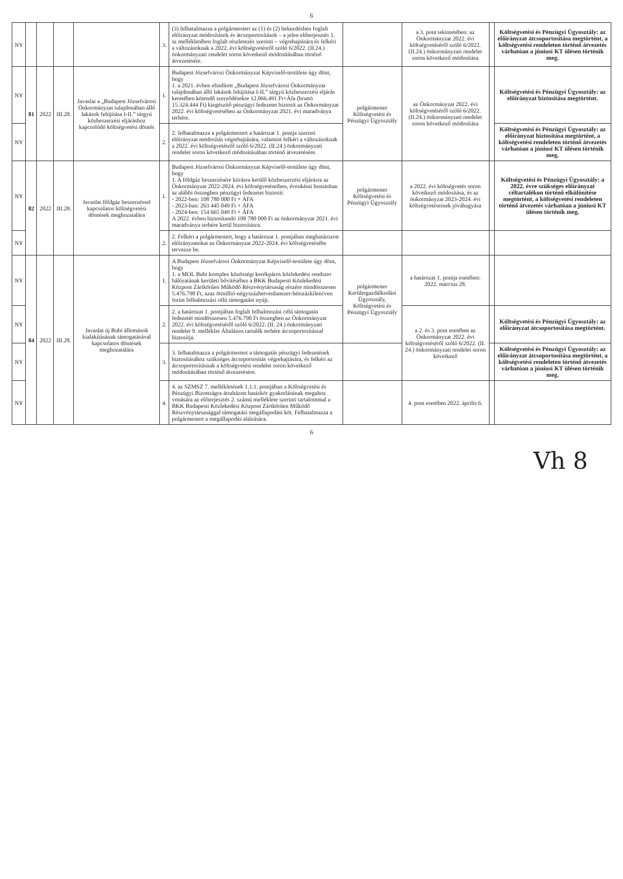6
| NY | | | | | 3. | (3) felhatalmazza a polgármestert az (1) és (2) bekezdésben foglalt előirányzat módosítások és átcsoportosítások – a jelen előterjesztés 1. sz mellékletében foglalt részletezés szerinti – végrehajtására és felkéri a változásoknak a 2022. évi költségvetésről szóló 6/2022. (II.24.) önkormányzati rendelet soron következő módosításában történő átvezetésére. | | a 3. pont tekintetében: az Önkormányzat 2022. évi költségvetéséről szóló 6/2022. (II.24.) önkormányzati rendelet soron következő módosítása | | Költségvetési és Pénzügyi Ügyosztály: az előirányzat átcsoportosítása megtörtént, a költségvetési rendeleten történő átvezetés várhatóan a júniusi KT ülésen történik meg. |
| NY | 81 | 2022 | III.28. | Javaslat a „Budapest Józsefvárosi Önkormányzat tulajdonában álló lakások felújítása I-II.” tárgyú közbeszerzési eljáráshoz kapcsolódó költségvetési döntés | 1. | Budapest Józsefvárosi Önkormányzat Képviselő-testülete úgy dönt, hogy 1. a 2021. évben elindított „Budapest Józsefvárosi Önkormányzat tulajdonában álló lakások felújítása I-II.” tárgyú közbeszerzési eljárás keretében kötendő szerződésekre 12.066.491 Ft+Áfa (bruttó 15.324.444 Ft) kiegészítő pénzügyi fedezetet biztosít az Önkormányzat 2022. évi költségvetésében az Önkormányzat 2021. évi maradványa terhére. | polgármester Költségvetési és Pénzügyi Ügyosztály | az Önkormányzat 2022. évi költségvetéséről szóló 6/2022. (II.24.) önkormányzati rendelet soron következő módosítása | | Költségvetési és Pénzügyi Ügyosztály: az előirányzat biztosítása megtörtént. |
| NY | | | | | 2. | 2. felhatalmazza a polgármestert a határozat 1. pontja szerinti előirányzat módosítás végrehajtására, valamint felkéri a változásoknak a 2022. évi költségvetésről szóló 6/2022. (II.24.) önkormányzati rendelet soron következő módosításában történő átvezetésére. | | | | Költségvetési és Pénzügyi Ügyosztály: az előirányzat biztosítása megtörtént, a költségvetési rendeleten történő átvezetés várhatóan a júniusi KT ülésen történik meg. |
| NY | 82 | 2022 | III.28. | Javaslat földgáz beszerzéssel kapcsolatos költségvetési döntések meghozatalára | 1. | Budapest Józsefvárosi Önkormányzat Képviselő-testülete úgy dönt, hogy 1. A földgáz beszerzésére kiírásra kerülő közbeszerzési eljárásra az Önkormányzat 2022-2024. évi költségvetéseiben, évenkénti bontásban az alábbi összegben pénzügyi fedezetet biztosít: - 2022-ben: 108 780 000 Ft + ÁFA - 2023-ban: 263 445 049 Ft + ÁFA - 2024-ben: 154 665 049 Ft + ÁFA A 2022. évben biztosítandó 108 780 000 Ft az önkormányzat 2021. évi maradványa terhére kerül biztosításra. | polgármester Költségvetési és Pénzügyi Ügyosztály | a 2022. évi költségvetés soron következő módosítása, és az önkormányzat 2023-2024. évi költségvetéseinek jóváhagyása | | Költségvetési és Pénzügyi Ügyosztály: a 2022. évre szükséges előirányzat céltartalékon történő elkülönítése megtörtént, a költségvetési rendeleten történő átvezetés várhatóan a júniusi KT ülésen történik meg. |
| NY | | | | | 2. | 2. Felkéri a polgármestert, hogy a határozat 1. pontjában meghatározott előirányzatokat az Önkormányzat 2022-2024. évi költségvetésébe tervezze be. | | | | |
| NY | 84 | 2022 | III.28. | Javaslat új Bubi állomások kialakításának támogatásával kapcsolatos döntések meghozatalára | 1. | A Budapest Józsefvárosi Önkormányzat Képviselő-testülete úgy dönt, hogy 1. a MOL Bubi komplex közösségi kerékpáros közlekedési rendszer hálózatának kerületi bővítéséhez a BKK Budapesti Közlekedési Központ Zártkörűen Működő Részvénytársaság részére mindösszesen 5.476.790 Ft, azaz ötmillió-négyszázhetvenhatezer-hétszázkilencven forint felhalmozási célú támogatást nyújt. | polgármester Kerületgazdálkodási Ügyosztály, Költségvetési és Pénzügyi Ügyosztály | a határozat 1. pontja esetében: 2022. március 28. | | |
| NY | | | | | 2. | 2. a határozat 1. pontjában foglalt felhalmozási célú támogatás fedezetét mindösszesen 5.476.790 Ft összegben az Önkormányzat 2022. évi költségvetéséről szóló 6/2022. (II. 24.) önkormányzati rendelet 9. melléklet Általános tartalék terhére átcsoportosítással biztosítja. | | a 2. és 3. pont esetében az Önkormányzat 2022. évi költségvetéséről szóló 6/2022. (II. 24.) önkormányzati rendelet soron következő | | Költségvetési és Pénzügyi Ügyosztály: az előirányzat átcsoportosítása megtörtént. |
| NY | | | | | 3. | 3. felhatalmazza a polgármestert a támogatás pénzügyi fedezetének biztosításához szükséges átcsoportosítás végrehajtására, és felkéri az átcsoportosításnak a költségvetési rendelet soron következő módosításában történő átvezetésére. | | | | Költségvetési és Pénzügyi Ügyosztály: az előirányzat átcsoportosítása megtörtént, a költségvetési rendeleten történő átvezetés várhatóan a júniusi KT ülésen történik meg. |
| NY | | | | | 4. | 4. az SZMSZ 7. mellékletének 1.1.1. pontjában a Költségvetési és Pénzügyi Bizottságra átruházott hatáskör gyakorlásának megahoz vonására az előterjesztés 2. számú melléklete szerinti tartalommal a BKK Budapesti Közlekedési Központ Zártkörűen Működő Részvénytársasággal támogatási megállapodást köt. Felhatalmazza a polgármestert a megállapodás aláírására. | | 4. pont esetében 2022. április 6. | | |
6
Vh 8